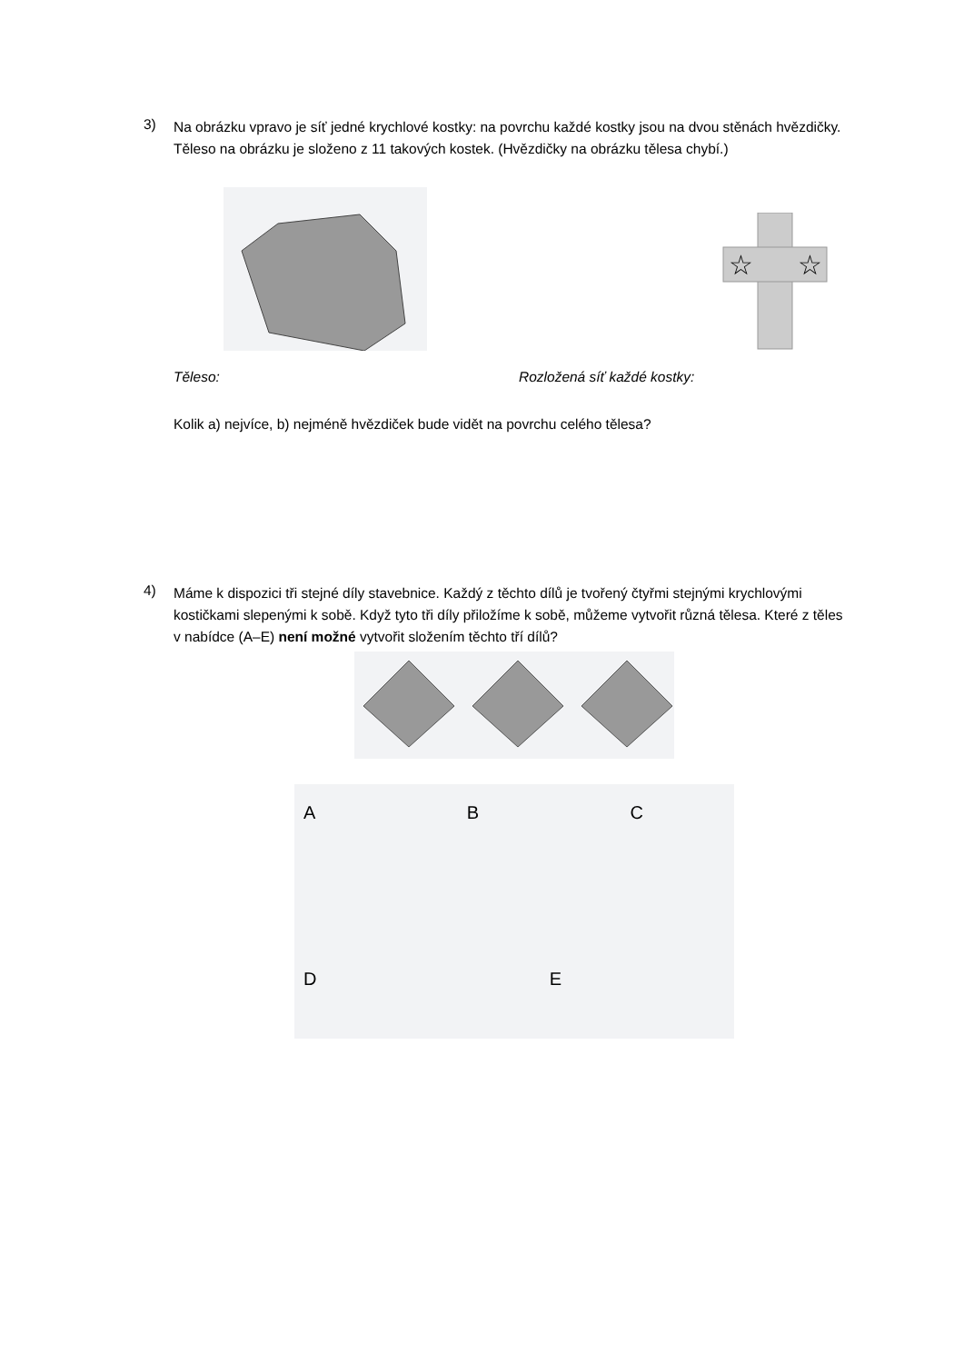3)
Na obrázku vpravo je síť jedné krychlové kostky: na povrchu každé kostky jsou na dvou stěnách hvězdičky. Těleso na obrázku je složeno z 11 takových kostek. (Hvězdičky na obrázku tělesa chybí.)
☆
☆
Těleso: Rozložená síť každé kostky:
Kolik a) nejvíce, b) nejméně hvězdiček bude vidět na povrchu celého tělesa?
4)
Máme k dispozici tři stejné díly stavebnice. Každý z těchto dílů je tvořený čtyřmi stejnými krychlovými kostičkami slepenými k sobě. Když tyto tři díly přiložíme k sobě, můžeme vytvořit různá tělesa. Které z těles v nabídce (A–E) není možné vytvořit složením těchto tří dílů?
A B C
D E